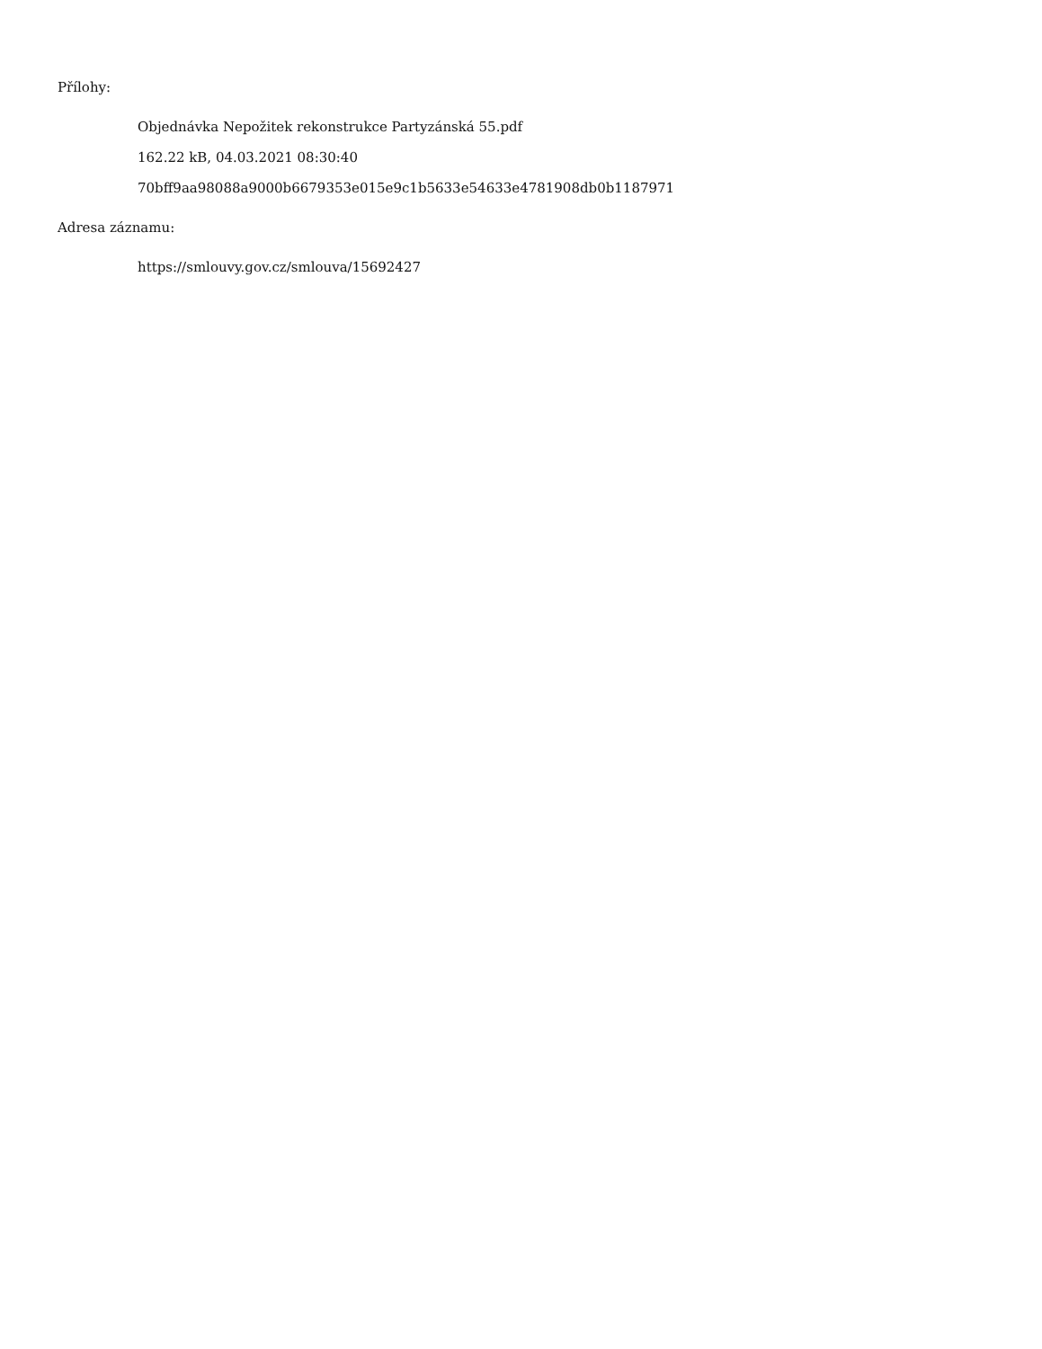Přílohy:
Objednávka Nepožitek rekonstrukce Partyzánská 55.pdf
162.22 kB, 04.03.2021 08:30:40
70bff9aa98088a9000b6679353e015e9c1b5633e54633e4781908db0b1187971
Adresa záznamu:
https://smlouvy.gov.cz/smlouva/15692427